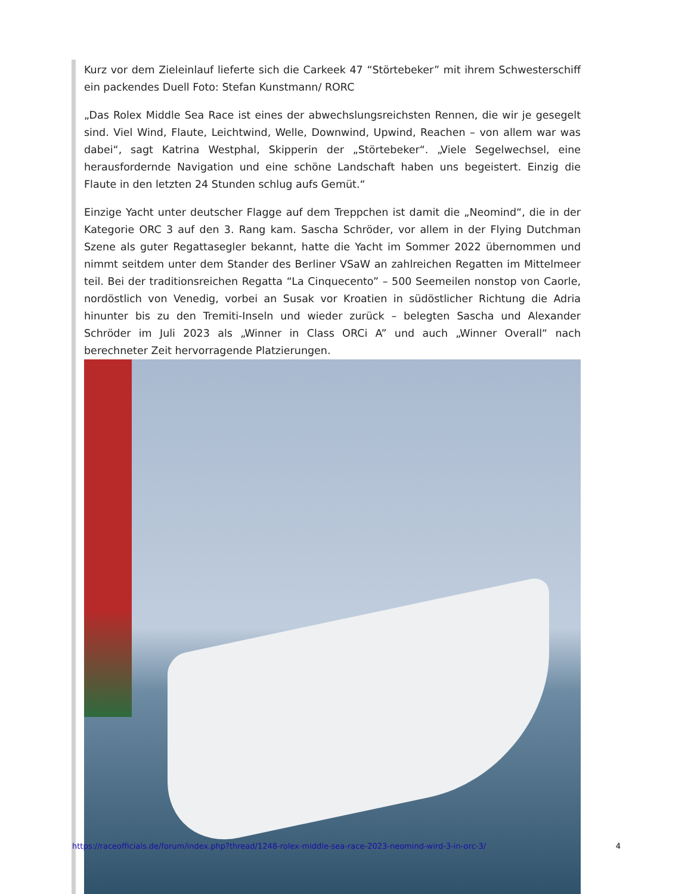Kurz vor dem Zieleinlauf lieferte sich die Carkeek 47 “Störtebeker” mit ihrem Schwesterschiff ein packendes Duell Foto: Stefan Kunstmann/ RORC
„Das Rolex Middle Sea Race ist eines der abwechslungsreichsten Rennen, die wir je gesegelt sind. Viel Wind, Flaute, Leichtwind, Welle, Downwind, Upwind, Reachen – von allem war was dabei“, sagt Katrina Westphal, Skipperin der „Störtebeker“. „Viele Segelwechsel, eine herausfordernde Navigation und eine schöne Landschaft haben uns begeistert. Einzig die Flaute in den letzten 24 Stunden schlug aufs Gemüt.“
Einzige Yacht unter deutscher Flagge auf dem Treppchen ist damit die „Neomind“, die in der Kategorie ORC 3 auf den 3. Rang kam. Sascha Schröder, vor allem in der Flying Dutchman Szene als guter Regattasegler bekannt, hatte die Yacht im Sommer 2022 übernommen und nimmt seitdem unter dem Stander des Berliner VSaW an zahlreichen Regatten im Mittelmeer teil. Bei der traditionsreichen Regatta “La Cinquecento” – 500 Seemeilen nonstop von Caorle, nordöstlich von Venedig, vorbei an Susak vor Kroatien in südöstlicher Richtung die Adria hinunter bis zu den Tremiti-Inseln und wieder zurück – belegten Sascha und Alexander Schröder im Juli 2023 als „Winner in Class ORCi A” und auch „Winner Overall“ nach berechneter Zeit hervorragende Platzierungen.
https://raceofficials.de/forum/index.php?thread/1248-rolex-middle-sea-race-2023-neomind-wird-3-in-orc-3/ 4